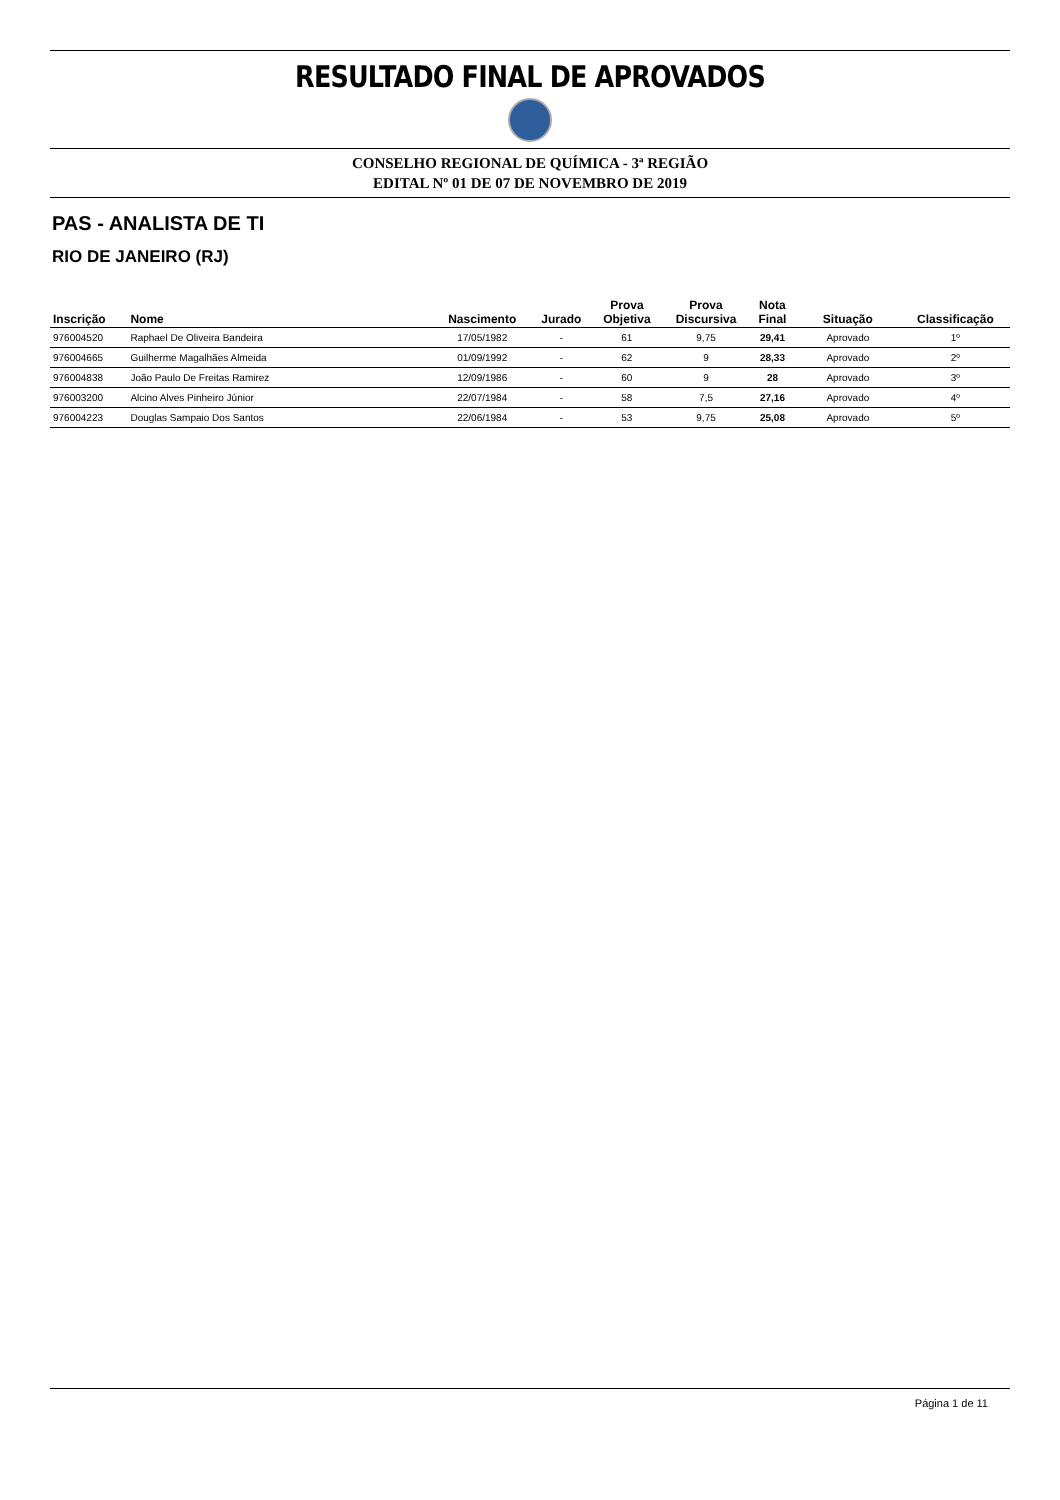RESULTADO FINAL DE APROVADOS
CONSELHO REGIONAL DE QUÍMICA - 3ª REGIÃO
EDITAL Nº 01 DE 07 DE NOVEMBRO DE 2019
PAS - ANALISTA DE TI
RIO DE JANEIRO (RJ)
| Inscrição | Nome | Nascimento | Jurado | Prova Objetiva | Prova Discursiva | Nota Final | Situação | Classificação |
| --- | --- | --- | --- | --- | --- | --- | --- | --- |
| 976004520 | Raphael De Oliveira Bandeira | 17/05/1982 | - | 61 | 9,75 | 29,41 | Aprovado | 1º |
| 976004665 | Guilherme Magalhães Almeida | 01/09/1992 | - | 62 | 9 | 28,33 | Aprovado | 2º |
| 976004838 | João Paulo De Freitas Ramirez | 12/09/1986 | - | 60 | 9 | 28 | Aprovado | 3º |
| 976003200 | Alcino Alves Pinheiro Júnior | 22/07/1984 | - | 58 | 7,5 | 27,16 | Aprovado | 4º |
| 976004223 | Douglas Sampaio Dos Santos | 22/06/1984 | - | 53 | 9,75 | 25,08 | Aprovado | 5º |
Página 1 de 11